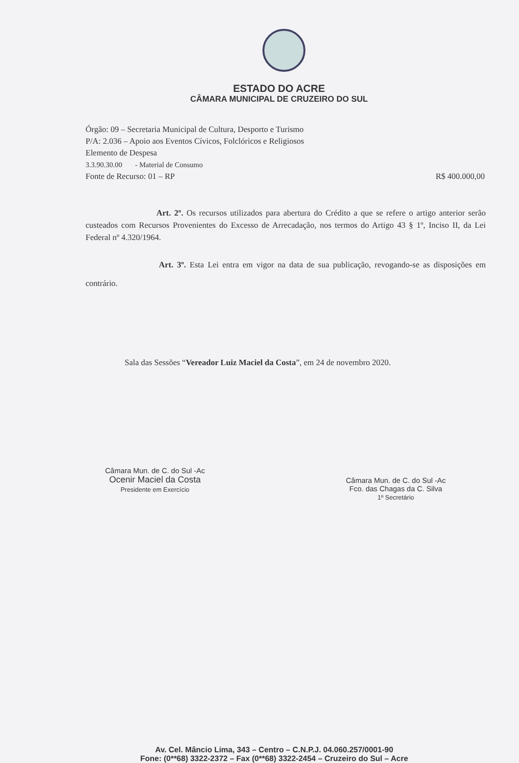ESTADO DO ACRE
CÂMARA MUNICIPAL DE CRUZEIRO DO SUL
Órgão: 09 – Secretaria Municipal de Cultura, Desporto e Turismo
P/A: 2.036 – Apoio aos Eventos Cívicos, Folclóricos e Religiosos
Elemento de Despesa
3.3.90.30.00 - Material de Consumo
Fonte de Recurso: 01 – RP R$ 400.000,00
Art. 2º. Os recursos utilizados para abertura do Crédito a que se refere o artigo anterior serão custeados com Recursos Provenientes do Excesso de Arrecadação, nos termos do Artigo 43 § 1º, Inciso II, da Lei Federal nº 4.320/1964.
Art. 3º. Esta Lei entra em vigor na data de sua publicação, revogando-se as disposições em contrário.
Sala das Sessões “Vereador Luiz Maciel da Costa”, em 24 de novembro 2020.
Câmara Mun. de C. do Sul -Ac
Ocenir Maciel da Costa
Presidente em Exercício
Câmara Mun. de C. do Sul -Ac
Fco. das Chagas da C. Silva
1º Secretário
Av. Cel. Mâncio Lima, 343 – Centro – C.N.P.J. 04.060.257/0001-90
Fone: (0**68) 3322-2372 – Fax (0**68) 3322-2454 – Cruzeiro do Sul – Acre